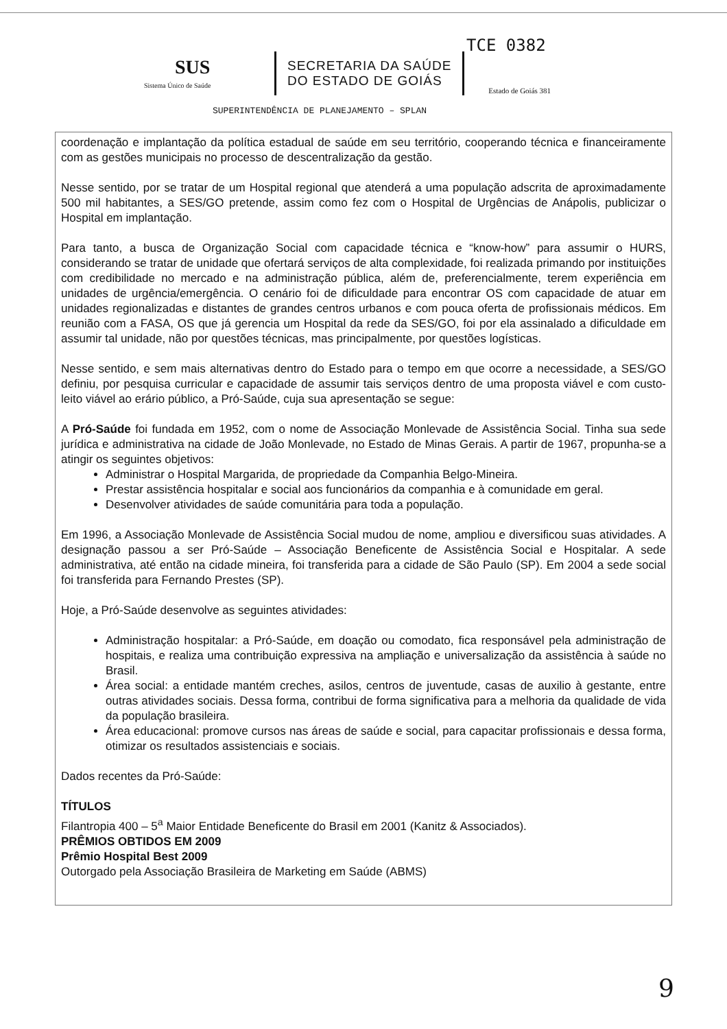TCE 0382
SUS
Sistema Único de Saúde
SECRETARIA DA SAÚDE
DO ESTADO DE GOIÁS
Estado de Goiás 381
SUPERINTENDÊNCIA DE PLANEJAMENTO – SPLAN
coordenação e implantação da política estadual de saúde em seu território, cooperando técnica e financeiramente com as gestões municipais no processo de descentralização da gestão.
Nesse sentido, por se tratar de um Hospital regional que atenderá a uma população adscrita de aproximadamente 500 mil habitantes, a SES/GO pretende, assim como fez com o Hospital de Urgências de Anápolis, publicizar o Hospital em implantação.
Para tanto, a busca de Organização Social com capacidade técnica e “know-how” para assumir o HURS, considerando se tratar de unidade que ofertará serviços de alta complexidade, foi realizada primando por instituições com credibilidade no mercado e na administração pública, além de, preferencialmente, terem experiência em unidades de urgência/emergência. O cenário foi de dificuldade para encontrar OS com capacidade de atuar em unidades regionalizadas e distantes de grandes centros urbanos e com pouca oferta de profissionais médicos. Em reunião com a FASA, OS que já gerencia um Hospital da rede da SES/GO, foi por ela assinalado a dificuldade em assumir tal unidade, não por questões técnicas, mas principalmente, por questões logísticas.
Nesse sentido, e sem mais alternativas dentro do Estado para o tempo em que ocorre a necessidade, a SES/GO definiu, por pesquisa curricular e capacidade de assumir tais serviços dentro de uma proposta viável e com custo-leito viável ao erário público, a Pró-Saúde, cuja sua apresentação se segue:
A Pró-Saúde foi fundada em 1952, com o nome de Associação Monlevade de Assistência Social. Tinha sua sede jurídica e administrativa na cidade de João Monlevade, no Estado de Minas Gerais. A partir de 1967, propunha-se a atingir os seguintes objetivos:
Administrar o Hospital Margarida, de propriedade da Companhia Belgo-Mineira.
Prestar assistência hospitalar e social aos funcionários da companhia e à comunidade em geral.
Desenvolver atividades de saúde comunitária para toda a população.
Em 1996, a Associação Monlevade de Assistência Social mudou de nome, ampliou e diversificou suas atividades. A designação passou a ser Pró-Saúde – Associação Beneficente de Assistência Social e Hospitalar. A sede administrativa, até então na cidade mineira, foi transferida para a cidade de São Paulo (SP). Em 2004 a sede social foi transferida para Fernando Prestes (SP).
Hoje, a Pró-Saúde desenvolve as seguintes atividades:
Administração hospitalar: a Pró-Saúde, em doação ou comodato, fica responsável pela administração de hospitais, e realiza uma contribuição expressiva na ampliação e universalização da assistência à saúde no Brasil.
Área social: a entidade mantém creches, asilos, centros de juventude, casas de auxilio à gestante, entre outras atividades sociais. Dessa forma, contribui de forma significativa para a melhoria da qualidade de vida da população brasileira.
Área educacional: promove cursos nas áreas de saúde e social, para capacitar profissionais e dessa forma, otimizar os resultados assistenciais e sociais.
Dados recentes da Pró-Saúde:
TÍTULOS
Filantropia 400 – 5<sup>a</sup> Maior Entidade Beneficente do Brasil em 2001 (Kanitz & Associados).
PRÊMIOS OBTIDOS EM 2009
Prêmio Hospital Best 2009
Outorgado pela Associação Brasileira de Marketing em Saúde (ABMS)
9